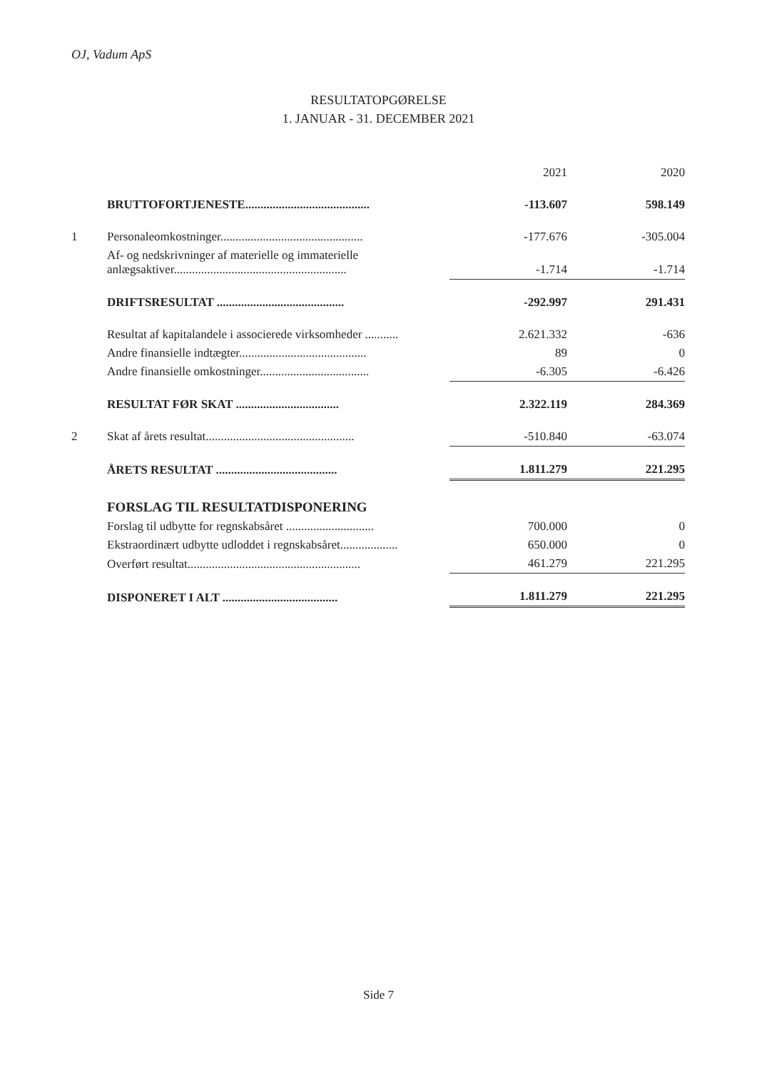OJ, Vadum ApS
RESULTATOPGØRELSE
1. JANUAR - 31. DECEMBER 2021
| | | 2021 | 2020 |
| --- | --- | --- | --- |
| | BRUTTOFORTJENESTE......................................... | -113.607 | 598.149 |
| 1 | Personaleomkostninger............................................... | -177.676 | -305.004 |
| | Af- og nedskrivninger af materielle og immaterielle anlægsaktiver......................................................... | -1.714 | -1.714 |
| | DRIFTSRESULTAT .......................................... | -292.997 | 291.431 |
| | Resultat af kapitalandele i associerede virksomheder ........... | 2.621.332 | -636 |
| | Andre finansielle indtægter.......................................... | 89 | 0 |
| | Andre finansielle omkostninger.................................... | -6.305 | -6.426 |
| | RESULTAT FØR SKAT .................................. | 2.322.119 | 284.369 |
| 2 | Skat af årets resultat................................................. | -510.840 | -63.074 |
| | ÅRETS RESULTAT ........................................ | 1.811.279 | 221.295 |
| | FORSLAG TIL RESULTATDISPONERING | | |
| | Forslag til udbytte for regnskabsåret ............................. | 700.000 | 0 |
| | Ekstraordinært udbytte udloddet i regnskabsåret................... | 650.000 | 0 |
| | Overført resultat......................................................... | 461.279 | 221.295 |
| | DISPONERET I ALT ...................................... | 1.811.279 | 221.295 |
Side 7